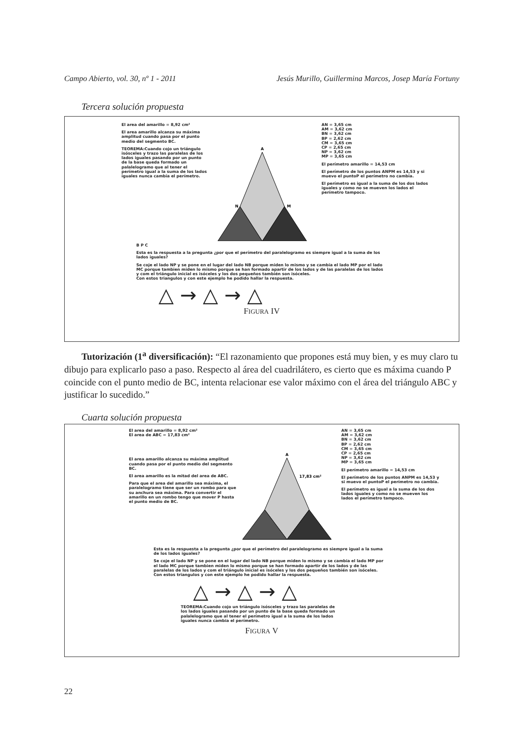Campo Abierto, vol. 30, nº 1 - 2011 Jesús Murillo, Guillermina Marcos, Josep María Fortuny
Tercera solución propuesta
El area del amarillo = 8,92 cm²
El area amarillo alcanza su máxima amplitud cuando pasa por el punto medio del segmento BC.
TEOREMA:Cuando cojo un triángulo isósceles y trazo las paralelas de los lados iguales pasando por un punto de la base queda formado un palalelogramo que al tener el perímetro igual a la suma de los lados iguales nunca cambia el perímetro.
A
N
M
AN = 3,65 cm
AM = 3,62 cm
BN = 3,62 cm
BP = 2,62 cm
CM = 3,65 cm
CP = 2,65 cm
NP = 3,62 cm
MP = 3,65 cm
El perímetro amarillo = 14,53 cm
El perímetro de los puntos ANPM es 14,53 y si muevo el puntoP el perímetro no cambia.
El perímetro es igual a la suma de los dos lados iguales y como no se mueven los lados el perímetro tampoco.
B P C
Esta es la respuesta a la pregunta ¿por que el perímetro del paralelogramo es siempre igual a la suma de los lados iguales?
Se coje el lado NP y se pone en el lugar del lado NB porque miden lo mismo y se cambia el lado MP por el lado MC porque tambien miden lo mismo porque se han formado apartir de los lados y de las paralelas de los lados y com el triángulo inicial es isóceles y los dos pequeños también son isóceles.
Con estos triangulos y con este ejemplo he podido hallar la respuesta.
△ → △ → △
FIGURA IV
Tutorización (1<sup>a</sup> diversificación): “El razonamiento que propones está muy bien, y es muy claro tu dibujo para explicarlo paso a paso. Respecto al área del cuadrilátero, es cierto que es máxima cuando P coincide con el punto medio de BC, intenta relacionar ese valor máximo con el área del triángulo ABC y justificar lo sucedido.”
Cuarta solución propuesta
El area del amarillo = 8,92 cm²
El area de ABC = 17,83 cm²
El area amarillo alcanza su máxima amplitud cuando pasa por el punto medio del segmento BC.
El area amarillo es la mitad del area de ABC.
Para que el area del amarillo sea máxima, el paralelogramo tiene que ser un rombo para que su anchura sea máxima. Para convertir el amarillo en un rombo tengo que mover P hasta el punto medio de BC.
A
17,83 cm²
AN = 3,65 cm
AM = 3,62 cm
BN = 3,62 cm
BP = 2,62 cm
CM = 3,65 cm
CP = 2,65 cm
NP = 3,62 cm
MP = 3,65 cm
El perímetro amarillo = 14,53 cm
El perímetro de los puntos ANPM es 14,53 y si muevo el puntoP el perímetro no cambia.
El perímetro es igual a la suma de los dos lados iguales y como no se mueven los lados el perímetro tampoco.
Esta es la respuesta a la pregunta ¿por que el perímetro del paralelogramo es siempre igual a la suma de los lados iguales?
Se coje el lado NP y se pone en el lugar del lado NB porque miden lo mismo y se cambia el lado MP por el lado MC porque tambien miden lo mismo porque se han formado apartir de los lados y de las paralelas de los lados y com el triángulo inicial es isóceles y los dos pequeños también son isóceles.
Con estos triangulos y con este ejemplo he podido hallar la respuesta.
△ → △ → △
TEOREMA:Cuando cojo un triángulo isósceles y trazo las paralelas de los lados iguales pasando por un punto de la base queda formado un palalelogramo que al tener el perímetro igual a la suma de los lados iguales nunca cambia el perímetro.
FIGURA V
22